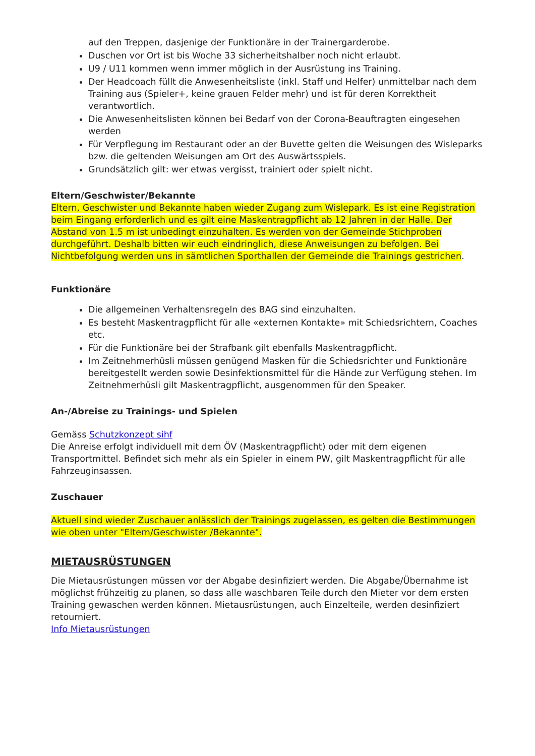auf den Treppen, dasjenige der Funktionäre in der Trainergarderobe.
Duschen vor Ort ist bis Woche 33 sicherheitshalber noch nicht erlaubt.
U9 / U11 kommen wenn immer möglich in der Ausrüstung ins Training.
Der Headcoach füllt die Anwesenheitsliste (inkl. Staff und Helfer) unmittelbar nach dem Training aus (Spieler+, keine grauen Felder mehr) und ist für deren Korrektheit verantwortlich.
Die Anwesenheitslisten können bei Bedarf von der Corona-Beauftragten eingesehen werden
Für Verpflegung im Restaurant oder an der Buvette gelten die Weisungen des Wisleparks bzw. die geltenden Weisungen am Ort des Auswärtsspiels.
Grundsätzlich gilt: wer etwas vergisst, trainiert oder spielt nicht.
Eltern/Geschwister/Bekannte
Eltern, Geschwister und Bekannte haben wieder Zugang zum Wislepark. Es ist eine Registration beim Eingang erforderlich und es gilt eine Maskentragpflicht ab 12 Jahren in der Halle. Der Abstand von 1.5 m ist unbedingt einzuhalten. Es werden von der Gemeinde Stichproben durchgeführt. Deshalb bitten wir euch eindringlich, diese Anweisungen zu befolgen. Bei Nichtbefolgung werden uns in sämtlichen Sporthallen der Gemeinde die Trainings gestrichen.
Funktionäre
Die allgemeinen Verhaltensregeln des BAG sind einzuhalten.
Es besteht Maskentragpflicht für alle «externen Kontakte» mit Schiedsrichtern, Coaches etc.
Für die Funktionäre bei der Strafbank gilt ebenfalls Maskentragpflicht.
Im Zeitnehmerhüsli müssen genügend Masken für die Schiedsrichter und Funktionäre bereitgestellt werden sowie Desinfektionsmittel für die Hände zur Verfügung stehen. Im Zeitnehmerhüsli gilt Maskentragpflicht, ausgenommen für den Speaker.
An-/Abreise zu Trainings- und Spielen
Gemäss Schutzkonzept sihf
Die Anreise erfolgt individuell mit dem ÖV (Maskentragpflicht) oder mit dem eigenen Transportmittel. Befindet sich mehr als ein Spieler in einem PW, gilt Maskentragpflicht für alle Fahrzeuginsassen.
Zuschauer
Aktuell sind wieder Zuschauer anlässlich der Trainings zugelassen, es gelten die Bestimmungen wie oben unter "Eltern/Geschwister /Bekannte".
MIETAUSRÜSTUNGEN
Die Mietausrüstungen müssen vor der Abgabe desinfiziert werden. Die Abgabe/Übernahme ist möglichst frühzeitig zu planen, so dass alle waschbaren Teile durch den Mieter vor dem ersten Training gewaschen werden können. Mietausrüstungen, auch Einzelteile, werden desinfiziert retourniert.
Info Mietausrüstungen